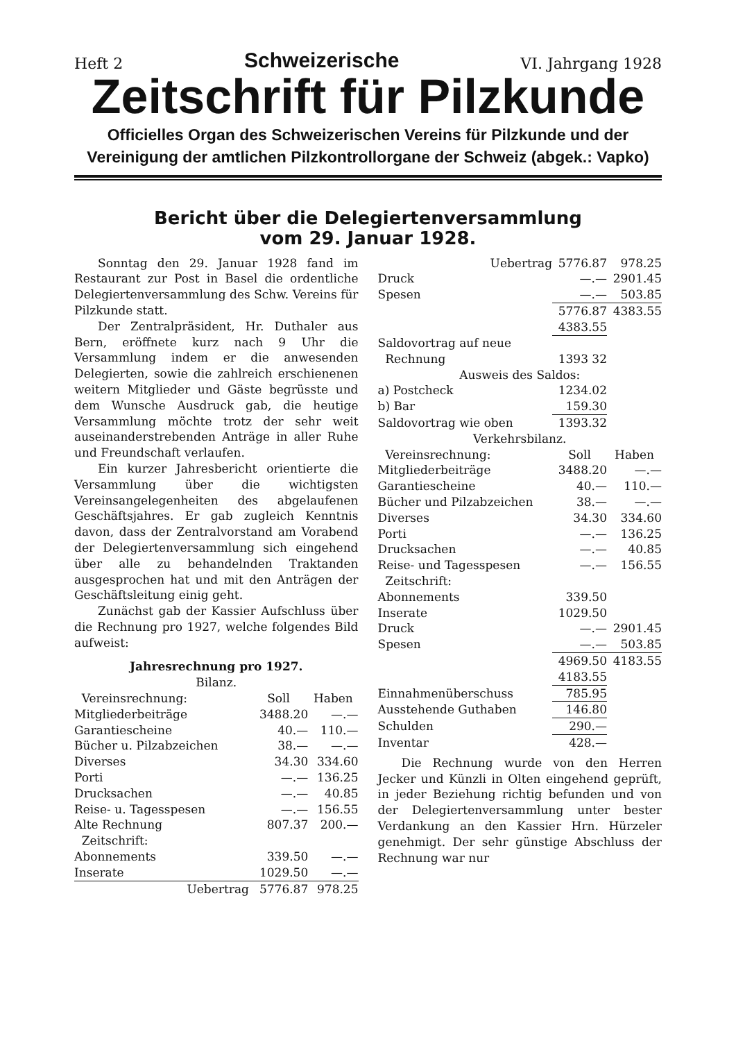Heft 2 Schweizerische VI. Jahrgang 1928
Zeitschrift für Pilzkunde
Officielles Organ des Schweizerischen Vereins für Pilzkunde und der
Vereinigung der amtlichen Pilzkontrollorgane der Schweiz (abgek.: Vapko)
Bericht über die Delegiertenversammlung
vom 29. Januar 1928.
Sonntag den 29. Januar 1928 fand im Restaurant zur Post in Basel die ordentliche Delegiertenversammlung des Schw. Vereins für Pilzkunde statt.
Der Zentralpräsident, Hr. Duthaler aus Bern, eröffnete kurz nach 9 Uhr die Versammlung indem er die anwesenden Delegierten, sowie die zahlreich erschienenen weitern Mitglieder und Gäste begrüsste und dem Wunsche Ausdruck gab, die heutige Versammlung möchte trotz der sehr weit auseinanderstrebenden Anträge in aller Ruhe und Freundschaft verlaufen.
Ein kurzer Jahresbericht orientierte die Versammlung über die wichtigsten Vereinsangelegenheiten des abgelaufenen Geschäftsjahres. Er gab zugleich Kenntnis davon, dass der Zentralvorstand am Vorabend der Delegiertenversammlung sich eingehend über alle zu behandelnden Traktanden ausgesprochen hat und mit den Anträgen der Geschäftsleitung einig geht.
Zunächst gab der Kassier Aufschluss über die Rechnung pro 1927, welche folgendes Bild aufweist:
Jahresrechnung pro 1927.
Bilanz.
| Vereinsrechnung: | Soll | Haben |
| Mitgliederbeiträge | 3488.20 | —.— |
| Garantiescheine | 40.— | 110.— |
| Bücher u. Pilzabzeichen | 38.— | —.— |
| Diverses | 34.30 | 334.60 |
| Porti | —.— | 136.25 |
| Drucksachen | —.— | 40.85 |
| Reise- u. Tagesspesen | —.— | 156.55 |
| Alte Rechnung | 807.37 | 200.— |
| Zeitschrift: | | |
| Abonnements | 339.50 | —.— |
| Inserate | 1029.50 | —.— |
| Uebertrag | 5776.87 | 978.25 |
| Uebertrag | 5776.87 | 978.25 |
| Druck | —.— | 2901.45 |
| Spesen | —.— | 503.85 |
| | 5776.87 4383.55 | 4383.55 |
| Saldovortrag auf neue Rechnung | 1393 32 | |
| Ausweis des Saldos: | | |
| a) Postcheck | 1234.02 | |
| b) Bar | 159.30 | |
| Saldovortrag wie oben | 1393.32 | |
| Verkehrsbilanz. | | |
| Vereinsrechnung: | Soll | Haben |
| Mitgliederbeiträge | 3488.20 | —.— |
| Garantiescheine | 40.— | 110.— |
| Bücher und Pilzabzeichen | 38.— | —.— |
| Diverses | 34.30 | 334.60 |
| Porti | —.— | 136.25 |
| Drucksachen | —.— | 40.85 |
| Reise- und Tagesspesen | —.— | 156.55 |
| Zeitschrift: | | |
| Abonnements | 339.50 | |
| Inserate | 1029.50 | |
| Druck | —.— | 2901.45 |
| Spesen | —.— | 503.85 |
| | 4969.50 4183.55 | 4183.55 |
| Einnahmenüberschuss | 785.95 | |
| Ausstehende Guthaben | 146.80 | |
| Schulden | 290.— | |
| Inventar | 428.— | |
Die Rechnung wurde von den Herren Jecker und Künzli in Olten eingehend geprüft, in jeder Beziehung richtig befunden und von der Delegiertenversammlung unter bester Verdankung an den Kassier Hrn. Hürzeler genehmigt. Der sehr günstige Abschluss der Rechnung war nur